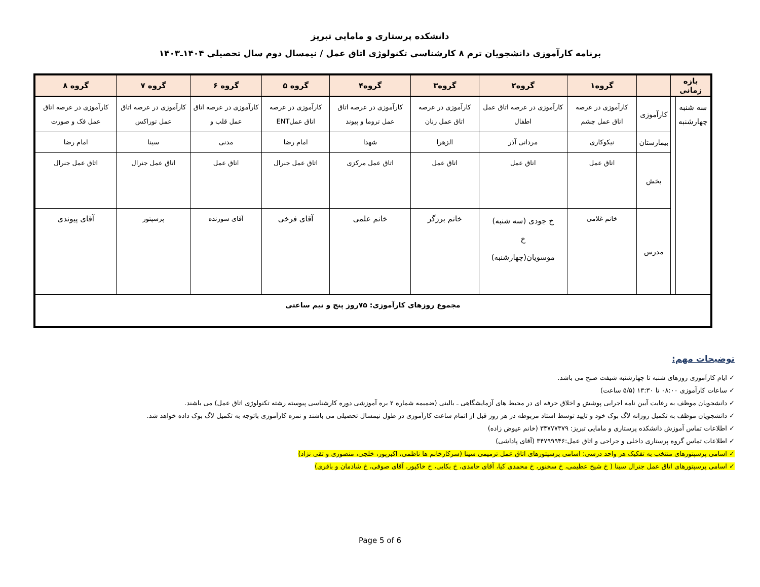دانشکده پرستاری و مامایی تبریز
برنامه کارآموزی دانشجویان ترم ۸ کارشناسی تکنولوژی اتاق عمل / نیمسال دوم سال تحصیلی ۱۴۰۴ـ۱۴۰۳
| بازه زمانی | | | گروه۱ | گروه۲ | گروه۳ | گروه۴ | گروه ۵ | گروه ۶ | گروه ۷ | گروه ۸ |
| --- | --- | --- | --- | --- | --- | --- | --- | --- | --- | --- |
| سه شنبه چهارشنبه | | کارآموزی | کارآموزی در عرصه اتاق عمل چشم | کارآموزی در عرصه اتاق عمل اطفال | کارآموزی در عرصه اتاق عمل زنان | کارآموزی در عرصه اتاق عمل تروما و پیوند | کارآموزی در عرصه اتاق عملENT | کارآموزی در عرصه اتاق عمل قلب و | کارآموزی در عرصه اتاق عمل توراکس | کارآموزی در عرصه اتاق عمل فک و صورت |
| | | بیمارستان | نیکوکاری | مردانی آذر | الزهرا | شهدا | امام رضا | مدنی | سینا | امام رضا |
| | | بخش | اتاق عمل | اتاق عمل | اتاق عمل | اتاق عمل مرکزی | اتاق عمل جنرال | اتاق عمل | اتاق عمل جنرال | اتاق عمل جنرال |
| | | مدرس | خانم غلامی | خ جودی (سه شنبه) خ موسویان(چهارشنبه) | خانم برزگر | خانم علمی | آقای فرخی | آقای سوزنده | پرسپتور | آقای پیوندی |
| مجموع روزهای کارآموزی: ۷۵روز پنج و نیم ساعتی | | | | | | | | | | |
توضیحات مهم:
✓ ایام کارآموزی روزهای شنبه تا چهارشنبه شیفت صبح می باشد.
✓ ساعات کارآموزی ۰۸:۰۰ تا ۱۳:۳۰ (۵/۵ ساعت)
✓ دانشجویان موظف به رعایت آیین نامه اجرایی پوشش و اخلاق حرفه ای در محیط های آزمایشگاهی ـ بالینی (ضمیمه شماره ۲ بره آموزشی دوره کارشناسی پیوسته رشته تکنولوژی اتاق عمل) می باشند.
✓ دانشجویان موظف به تکمیل روزانه لاگ بوک خود و تایید توسط استاد مربوطه در هر روز قبل از اتمام ساعت کارآموزی در طول نیمسال تحصیلی می باشند و نمره کارآموزی باتوجه به تکمیل لاگ بوک داده خواهد شد.
✓ اطلاعات تماس آموزش دانشکده پرستاری و مامایی تبریز: ۳۴۷۷۷۳۷۹ (خانم عیوض زاده)
✓ اطلاعات تماس گروه پرستاری داخلی و جراحی و اتاق عمل:۳۴۷۹۹۹۴۶ (آقای پاداشی)
✓ اسامی پرسپتورهای منتخب به تفکیک هر واحد درسی: اسامی پرسپتورهای اتاق عمل ترمیمی سینا (سرکارخانم ها ناظمی، اکبرپور، خلجی، منصوری و تقی نژاد)
✓ اسامی پرسپتورهای اتاق عمل جنرال سینا ( خ شیخ عظیمی، خ سخنور، خ محمدی کیا، آقای حامدی، خ بکایی، خ خاکپور، آقای صوفی، خ شادمان و باقری)
Page 5 of 6